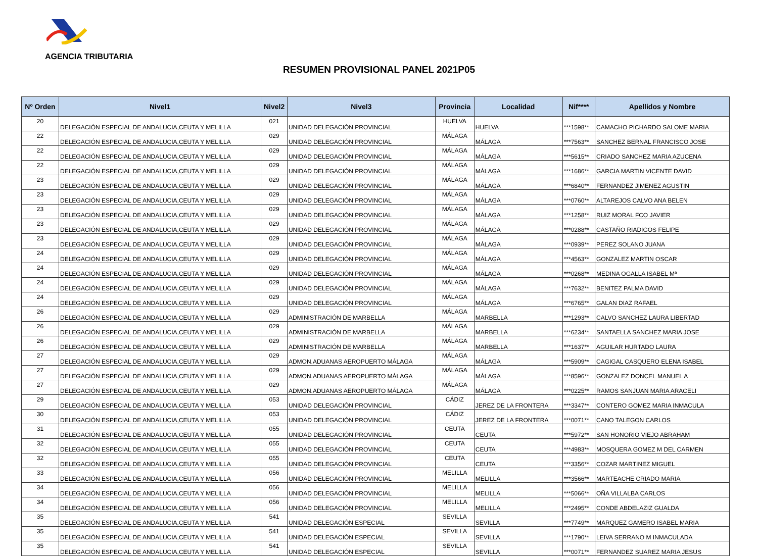AGENCIA TRIBUTARIA
RESUMEN PROVISIONAL PANEL 2021P05
| Nº Orden | Nivel1 | Nivel2 | Nivel3 | Provincia | Localidad | Nif**** | Apellidos y Nombre |
| --- | --- | --- | --- | --- | --- | --- | --- |
| 20 | DELEGACIÓN ESPECIAL DE ANDALUCIA,CEUTA Y MELILLA | 021 | UNIDAD DELEGACIÓN PROVINCIAL | HUELVA | HUELVA | ***1598** | CAMACHO PICHARDO SALOME MARIA |
| 22 | DELEGACIÓN ESPECIAL DE ANDALUCIA,CEUTA Y MELILLA | 029 | UNIDAD DELEGACIÓN PROVINCIAL | MÁLAGA | MÁLAGA | ***7563** | SANCHEZ BERNAL FRANCISCO JOSE |
| 22 | DELEGACIÓN ESPECIAL DE ANDALUCIA,CEUTA Y MELILLA | 029 | UNIDAD DELEGACIÓN PROVINCIAL | MÁLAGA | MÁLAGA | ***5615** | CRIADO SANCHEZ MARIA AZUCENA |
| 22 | DELEGACIÓN ESPECIAL DE ANDALUCIA,CEUTA Y MELILLA | 029 | UNIDAD DELEGACIÓN PROVINCIAL | MÁLAGA | MÁLAGA | ***1686** | GARCIA MARTIN VICENTE DAVID |
| 23 | DELEGACIÓN ESPECIAL DE ANDALUCIA,CEUTA Y MELILLA | 029 | UNIDAD DELEGACIÓN PROVINCIAL | MÁLAGA | MÁLAGA | ***6840** | FERNANDEZ JIMENEZ AGUSTIN |
| 23 | DELEGACIÓN ESPECIAL DE ANDALUCIA,CEUTA Y MELILLA | 029 | UNIDAD DELEGACIÓN PROVINCIAL | MÁLAGA | MÁLAGA | ***0760** | ALTAREJOS CALVO ANA BELEN |
| 23 | DELEGACIÓN ESPECIAL DE ANDALUCIA,CEUTA Y MELILLA | 029 | UNIDAD DELEGACIÓN PROVINCIAL | MÁLAGA | MÁLAGA | ***1258** | RUIZ MORAL FCO JAVIER |
| 23 | DELEGACIÓN ESPECIAL DE ANDALUCIA,CEUTA Y MELILLA | 029 | UNIDAD DELEGACIÓN PROVINCIAL | MÁLAGA | MÁLAGA | ***0288** | CASTAÑO RIADIGOS FELIPE |
| 23 | DELEGACIÓN ESPECIAL DE ANDALUCIA,CEUTA Y MELILLA | 029 | UNIDAD DELEGACIÓN PROVINCIAL | MÁLAGA | MÁLAGA | ***0939** | PEREZ SOLANO JUANA |
| 24 | DELEGACIÓN ESPECIAL DE ANDALUCIA,CEUTA Y MELILLA | 029 | UNIDAD DELEGACIÓN PROVINCIAL | MÁLAGA | MÁLAGA | ***4563** | GONZALEZ MARTIN OSCAR |
| 24 | DELEGACIÓN ESPECIAL DE ANDALUCIA,CEUTA Y MELILLA | 029 | UNIDAD DELEGACIÓN PROVINCIAL | MÁLAGA | MÁLAGA | ***0268** | MEDINA OGALLA ISABEL Mª |
| 24 | DELEGACIÓN ESPECIAL DE ANDALUCIA,CEUTA Y MELILLA | 029 | UNIDAD DELEGACIÓN PROVINCIAL | MÁLAGA | MÁLAGA | ***7632** | BENITEZ PALMA DAVID |
| 24 | DELEGACIÓN ESPECIAL DE ANDALUCIA,CEUTA Y MELILLA | 029 | UNIDAD DELEGACIÓN PROVINCIAL | MÁLAGA | MÁLAGA | ***6765** | GALAN DIAZ RAFAEL |
| 26 | DELEGACIÓN ESPECIAL DE ANDALUCIA,CEUTA Y MELILLA | 029 | ADMINISTRACIÓN DE MARBELLA | MÁLAGA | MARBELLA | ***1293** | CALVO SANCHEZ LAURA LIBERTAD |
| 26 | DELEGACIÓN ESPECIAL DE ANDALUCIA,CEUTA Y MELILLA | 029 | ADMINISTRACIÓN DE MARBELLA | MÁLAGA | MARBELLA | ***6234** | SANTAELLA SANCHEZ MARIA JOSE |
| 26 | DELEGACIÓN ESPECIAL DE ANDALUCIA,CEUTA Y MELILLA | 029 | ADMINISTRACIÓN DE MARBELLA | MÁLAGA | MARBELLA | ***1637** | AGUILAR HURTADO LAURA |
| 27 | DELEGACIÓN ESPECIAL DE ANDALUCIA,CEUTA Y MELILLA | 029 | ADMON.ADUANAS AEROPUERTO MÁLAGA | MÁLAGA | MÁLAGA | ***5909** | CAGIGAL CASQUERO ELENA ISABEL |
| 27 | DELEGACIÓN ESPECIAL DE ANDALUCIA,CEUTA Y MELILLA | 029 | ADMON.ADUANAS AEROPUERTO MÁLAGA | MÁLAGA | MÁLAGA | ***8596** | GONZALEZ DONCEL MANUEL A |
| 27 | DELEGACIÓN ESPECIAL DE ANDALUCIA,CEUTA Y MELILLA | 029 | ADMON.ADUANAS AEROPUERTO MÁLAGA | MÁLAGA | MÁLAGA | ***0225** | RAMOS SANJUAN MARIA ARACELI |
| 29 | DELEGACIÓN ESPECIAL DE ANDALUCIA,CEUTA Y MELILLA | 053 | UNIDAD DELEGACIÓN PROVINCIAL | CÁDIZ | JEREZ DE LA FRONTERA | ***3347** | CONTERO GOMEZ MARIA INMACULA |
| 30 | DELEGACIÓN ESPECIAL DE ANDALUCIA,CEUTA Y MELILLA | 053 | UNIDAD DELEGACIÓN PROVINCIAL | CÁDIZ | JEREZ DE LA FRONTERA | ***0071** | CANO TALEGON CARLOS |
| 31 | DELEGACIÓN ESPECIAL DE ANDALUCIA,CEUTA Y MELILLA | 055 | UNIDAD DELEGACIÓN PROVINCIAL | CEUTA | CEUTA | ***5972** | SAN HONORIO VIEJO ABRAHAM |
| 32 | DELEGACIÓN ESPECIAL DE ANDALUCIA,CEUTA Y MELILLA | 055 | UNIDAD DELEGACIÓN PROVINCIAL | CEUTA | CEUTA | ***4983** | MOSQUERA GOMEZ M DEL CARMEN |
| 32 | DELEGACIÓN ESPECIAL DE ANDALUCIA,CEUTA Y MELILLA | 055 | UNIDAD DELEGACIÓN PROVINCIAL | CEUTA | CEUTA | ***3356** | COZAR MARTINEZ MIGUEL |
| 33 | DELEGACIÓN ESPECIAL DE ANDALUCIA,CEUTA Y MELILLA | 056 | UNIDAD DELEGACIÓN PROVINCIAL | MELILLA | MELILLA | ***3566** | MARTEACHE CRIADO MARIA |
| 34 | DELEGACIÓN ESPECIAL DE ANDALUCIA,CEUTA Y MELILLA | 056 | UNIDAD DELEGACIÓN PROVINCIAL | MELILLA | MELILLA | ***5066** | OÑA VILLALBA CARLOS |
| 34 | DELEGACIÓN ESPECIAL DE ANDALUCIA,CEUTA Y MELILLA | 056 | UNIDAD DELEGACIÓN PROVINCIAL | MELILLA | MELILLA | ***2495** | CONDE ABDELAZIZ GUALDA |
| 35 | DELEGACIÓN ESPECIAL DE ANDALUCIA,CEUTA Y MELILLA | 541 | UNIDAD DELEGACIÓN ESPECIAL | SEVILLA | SEVILLA | ***7749** | MARQUEZ GAMERO ISABEL MARIA |
| 35 | DELEGACIÓN ESPECIAL DE ANDALUCIA,CEUTA Y MELILLA | 541 | UNIDAD DELEGACIÓN ESPECIAL | SEVILLA | SEVILLA | ***1790** | LEIVA SERRANO M INMACULADA |
| 35 | DELEGACIÓN ESPECIAL DE ANDALUCIA,CEUTA Y MELILLA | 541 | UNIDAD DELEGACIÓN ESPECIAL | SEVILLA | SEVILLA | ***0071** | FERNANDEZ SUAREZ MARIA JESUS |